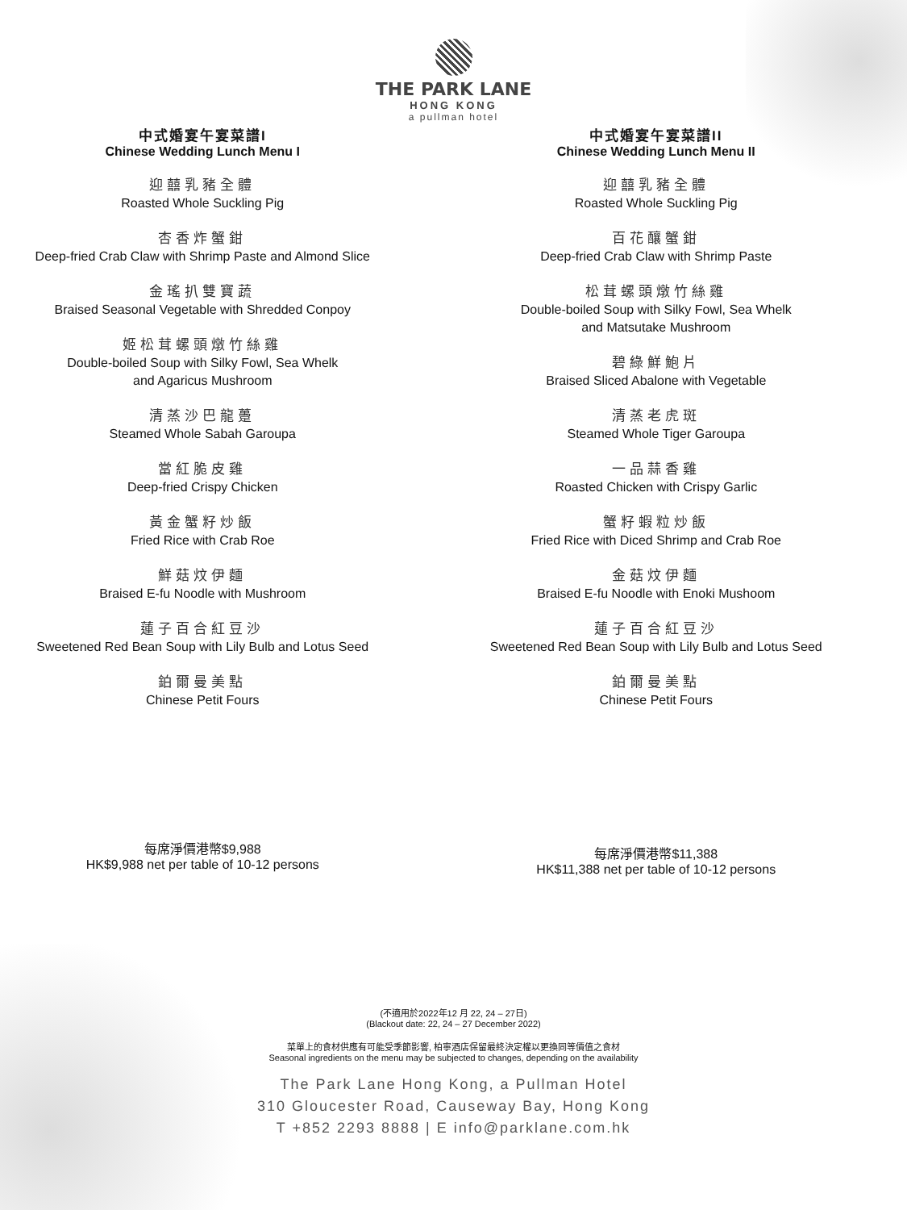THE PARK LANE
HONG KONG
a pullman hotel
中式婚宴午宴菜譜I
Chinese Wedding Lunch Menu I
迎囍乳豬全體
Roasted Whole Suckling Pig
杏香炸蟹鉗
Deep-fried Crab Claw with Shrimp Paste and Almond Slice
金瑤扒雙寶蔬
Braised Seasonal Vegetable with Shredded Conpoy
姬松茸螺頭燉竹絲雞
Double-boiled Soup with Silky Fowl, Sea Whelk
and Agaricus Mushroom
清蒸沙巴龍躉
Steamed Whole Sabah Garoupa
當紅脆皮雞
Deep-fried Crispy Chicken
黃金蟹籽炒飯
Fried Rice with Crab Roe
鮮菇炆伊麵
Braised E-fu Noodle with Mushroom
蓮子百合紅豆沙
Sweetened Red Bean Soup with Lily Bulb and Lotus Seed
鉑爾曼美點
Chinese Petit Fours
每席淨價港幣$9,988
HK$9,988 net per table of 10-12 persons
中式婚宴午宴菜譜II
Chinese Wedding Lunch Menu II
迎囍乳豬全體
Roasted Whole Suckling Pig
百花釀蟹鉗
Deep-fried Crab Claw with Shrimp Paste
松茸螺頭燉竹絲雞
Double-boiled Soup with Silky Fowl, Sea Whelk
and Matsutake Mushroom
碧綠鮮鮑片
Braised Sliced Abalone with Vegetable
清蒸老虎斑
Steamed Whole Tiger Garoupa
一品蒜香雞
Roasted Chicken with Crispy Garlic
蟹籽蝦粒炒飯
Fried Rice with Diced Shrimp and Crab Roe
金菇炆伊麵
Braised E-fu Noodle with Enoki Mushoom
蓮子百合紅豆沙
Sweetened Red Bean Soup with Lily Bulb and Lotus Seed
鉑爾曼美點
Chinese Petit Fours
每席淨價港幣$11,388
HK$11,388 net per table of 10-12 persons
(不適用於2022年12 月 22, 24 – 27日)
(Blackout date: 22, 24 – 27 December 2022)
菜單上的食材供應有可能受季節影響, 柏寧酒店保留最終決定權以更換同等價值之食材
Seasonal ingredients on the menu may be subjected to changes, depending on the availability
The Park Lane Hong Kong, a Pullman Hotel
310 Gloucester Road, Causeway Bay, Hong Kong
T +852 2293 8888 | E info@parklane.com.hk